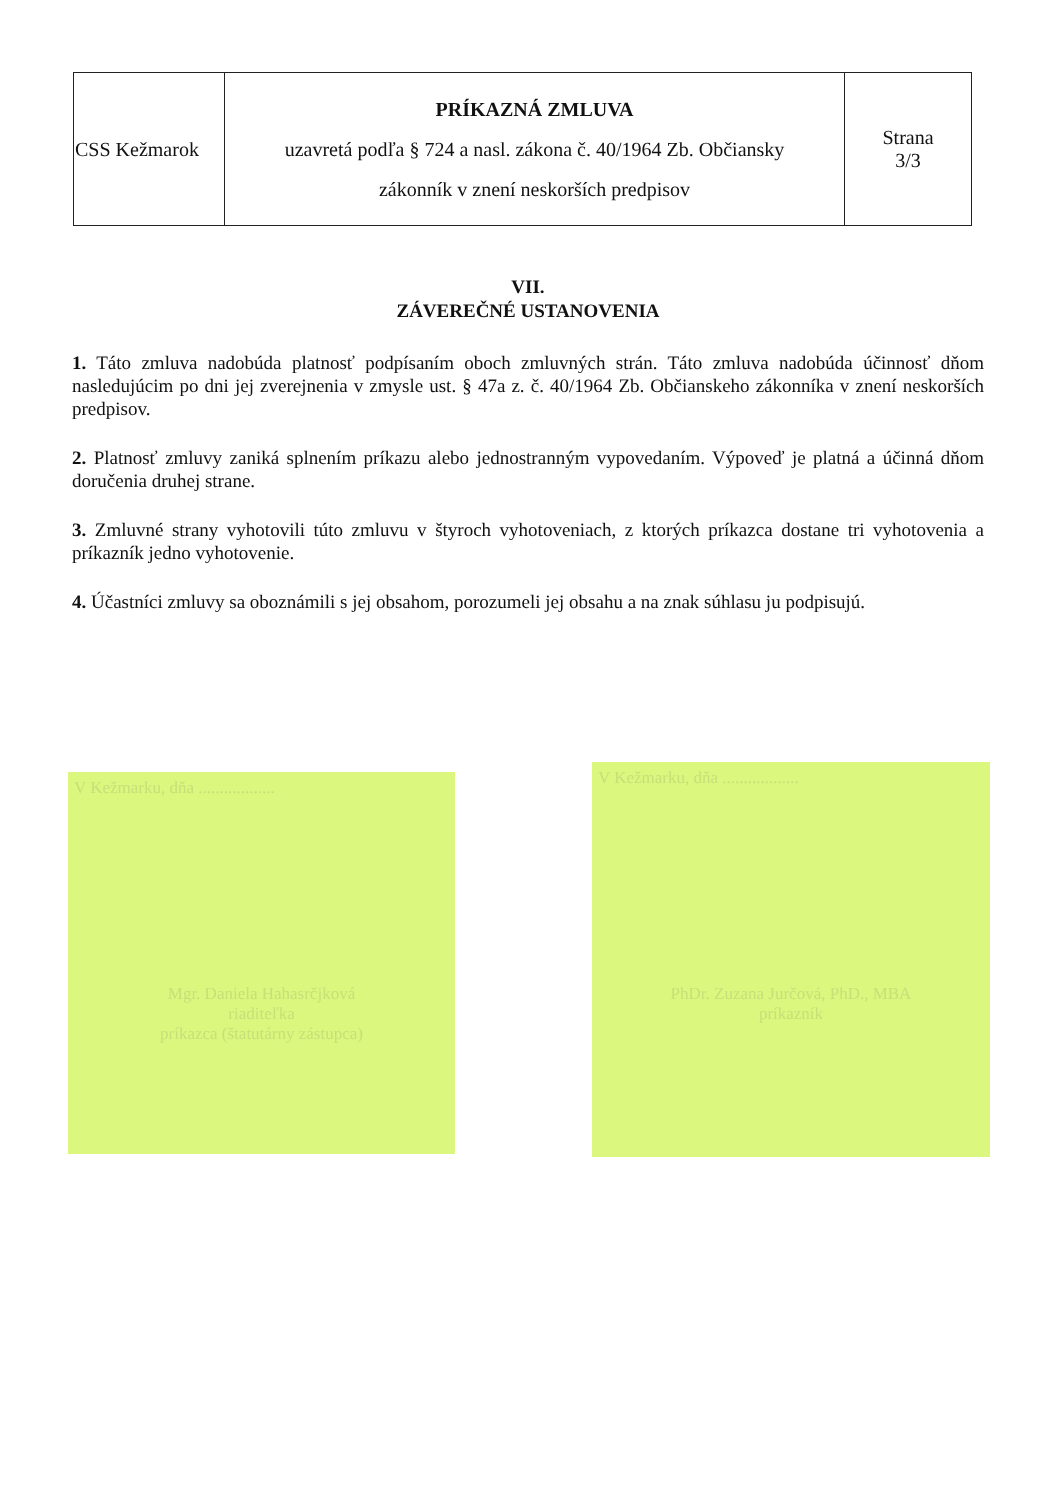| CSS Kežmarok | PRÍKAZNÁ ZMLUVA uzavretá podľa § 724 a nasl. zákona č. 40/1964 Zb. Občiansky zákonník v znení neskorších predpisov | Strana 3/3 |
VII.
ZÁVEREČNÉ USTANOVENIA
1. Táto zmluva nadobúda platnosť podpísaním oboch zmluvných strán. Táto zmluva nadobúda účinnosť dňom nasledujúcim po dni jej zverejnenia v zmysle ust. § 47a z. č. 40/1964 Zb. Občianskeho zákonníka v znení neskorších predpisov.
2. Platnosť zmluvy zaniká splnením príkazu alebo jednostranným vypovedaním. Výpoveď je platná a účinná dňom doručenia druhej strane.
3. Zmluvné strany vyhotovili túto zmluvu v štyroch vyhotoveniach, z ktorých príkazca dostane tri vyhotovenia a príkazník jedno vyhotovenie.
4. Účastníci zmluvy sa oboznámili s jej obsahom, porozumeli jej obsahu a na znak súhlasu ju podpisujú.
V Kežmarku, dňa ..................
Mgr. Daniela Hahasrčjková
riaditeľka
príkazca (štatutárny zástupca)
V Kežmarku, dňa ..................
PhDr. Zuzana Jurčová, PhD., MBA
príkazník